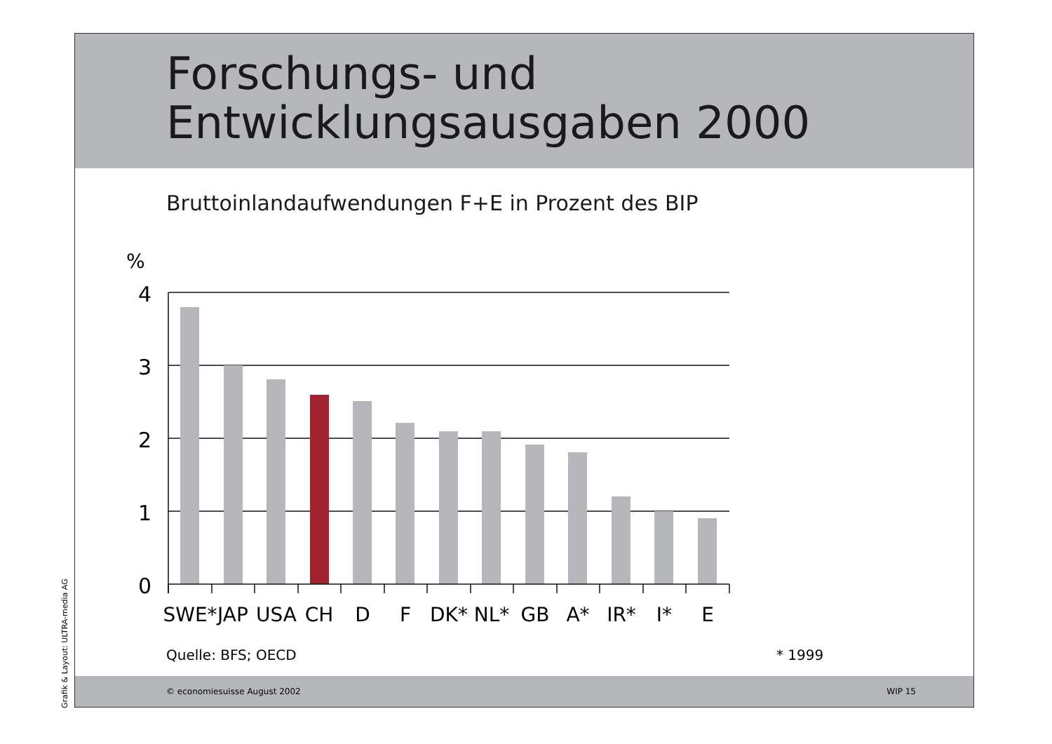Forschungs- und
Entwicklungsausgaben 2000
Bruttoinlandaufwendungen F+E in Prozent des BIP
%
4
3
2
1
0
SWE*
JAP
USA
CH
D
F
DK*
NL*
GB
A*
IR*
I*
E
Quelle: BFS; OECD * 1999
© economiesuisse August 2002 WIP 15
Grafik & Layout: ULTRA-media AG